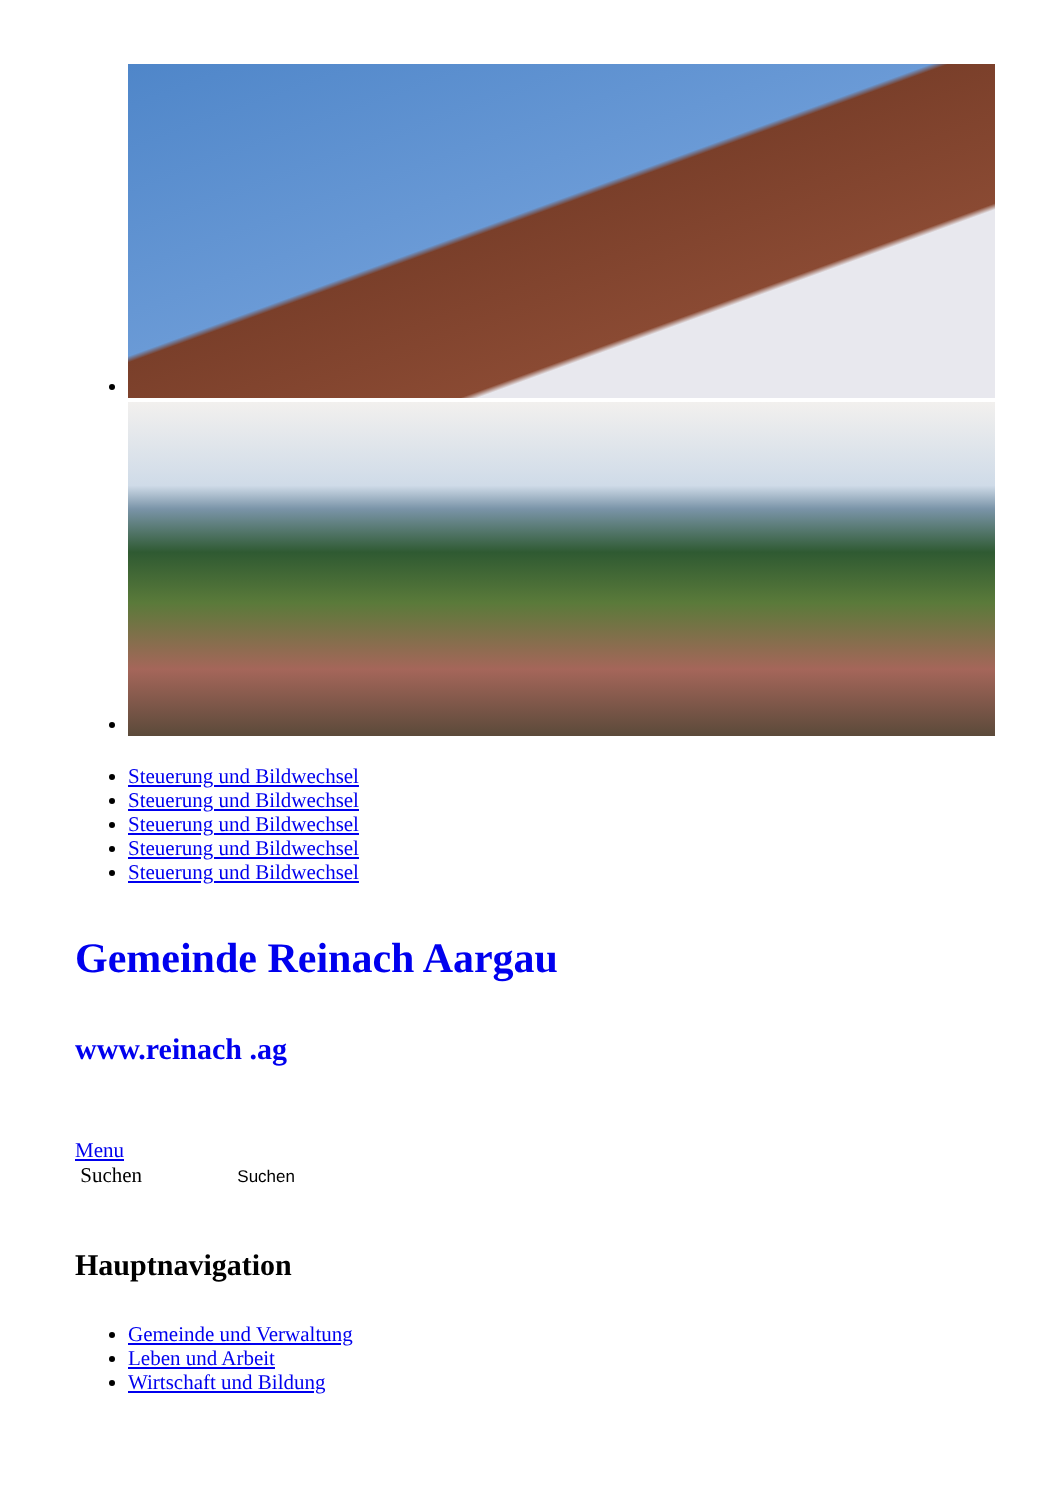Steuerung und Bildwechsel
Steuerung und Bildwechsel
Steuerung und Bildwechsel
Steuerung und Bildwechsel
Steuerung und Bildwechsel
Gemeinde Reinach Aargau
www.reinach .ag
Menu
Suchen Suchen
Hauptnavigation
Gemeinde und Verwaltung
Leben und Arbeit
Wirtschaft und Bildung